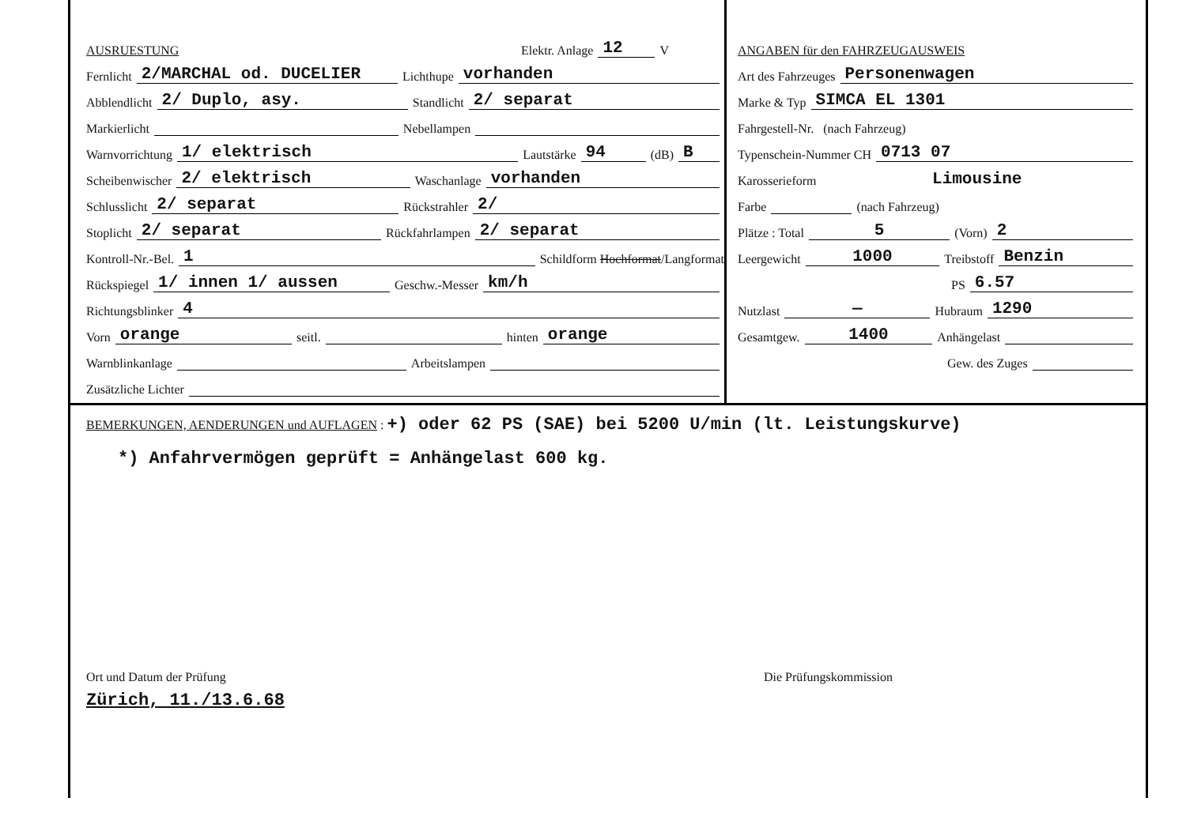AUSRUESTUNG Elektr. Anlage 12 V
Fernlicht 2/MARCHAL od. DUCELIER Lichthupe vorhanden
Abblendlicht 2/ Duplo, asy. Standlicht 2/ separat
Markierlicht Nebellampen
Warnvorrichtung 1/ elektrisch Lautstärke 94 (dB) B
Scheibenwischer 2/ elektrisch Waschanlage vorhanden
Schlusslicht 2/ separat Rückstrahler 2/
Stoplicht 2/ separat Rückfahrlampen 2/ separat
Kontroll-Nr.-Bel. 1 Schildform Hochformat/Langformat
Rückspiegel 1/ innen 1/ aussen Geschw.-Messer km/h
Richtungsblinker 4
Vorn orange seitl. hinten orange
Warnblinkanlage Arbeitslampen
Zusätzliche Lichter
ANGABEN für den FAHRZEUGAUSWEIS
Art des Fahrzeuges Personenwagen
Marke & Typ SIMCA EL 1301
Fahrgestell-Nr. (nach Fahrzeug)
Typenschein-Nummer CH 0713 07
Karosserieform Limousine
Farbe (nach Fahrzeug)
Plätze : Total 5 (Vorn) 2
Leergewicht 1000 Treibstoff Benzin
PS 6.57
Nutzlast — Hubraum 1290
Gesamtgew. 1400 Anhängelast
Gew. des Zuges
BEMERKUNGEN, AENDERUNGEN und AUFLAGEN : +) oder 62 PS (SAE) bei 5200 U/min (lt. Leistungskurve)
*) Anfahrvermögen geprüft = Anhängelast 600 kg.
Ort und Datum der Prüfung Die Prüfungskommission
Zürich, 11./13.6.68